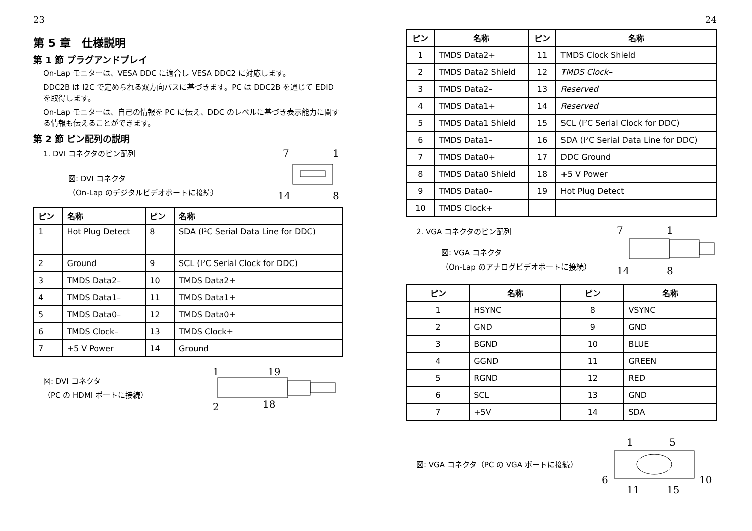23
第 5 章　仕様説明
第 1 節 プラグアンドプレイ
On-Lap モニターは、VESA DDC に適合し VESA DDC2 に対応します。
DDC2B は I2C で定められる双方向バスに基づきます。PC は DDC2B を通じて EDID を取得します。
On-Lap モニターは、自己の情報を PC に伝え、DDC のレベルに基づき表示能力に関する情報も伝えることができます。
第 2 節 ピン配列の説明
1. DVI コネクタのピン配列
図: DVI コネクタ
（On-Lap のデジタルビデオポートに接続）
7
1
14
8
| ピン | 名称 | ピン | 名称 |
| --- | --- | --- | --- |
| 1 | Hot Plug Detect | 8 | SDA (I²C Serial Data Line for DDC) |
| 2 | Ground | 9 | SCL (I²C Serial Clock for DDC) |
| 3 | TMDS Data2– | 10 | TMDS Data2+ |
| 4 | TMDS Data1– | 11 | TMDS Data1+ |
| 5 | TMDS Data0– | 12 | TMDS Data0+ |
| 6 | TMDS Clock– | 13 | TMDS Clock+ |
| 7 | +5 V Power | 14 | Ground |
図: DVI コネクタ
（PC の HDMI ポートに接続）
1
19
2
18
24
| ピン | 名称 | ピン | 名称 |
| --- | --- | --- | --- |
| 1 | TMDS Data2+ | 11 | TMDS Clock Shield |
| 2 | TMDS Data2 Shield | 12 | TMDS Clock– |
| 3 | TMDS Data2– | 13 | Reserved |
| 4 | TMDS Data1+ | 14 | Reserved |
| 5 | TMDS Data1 Shield | 15 | SCL (I²C Serial Clock for DDC) |
| 6 | TMDS Data1– | 16 | SDA (I²C Serial Data Line for DDC) |
| 7 | TMDS Data0+ | 17 | DDC Ground |
| 8 | TMDS Data0 Shield | 18 | +5 V Power |
| 9 | TMDS Data0– | 19 | Hot Plug Detect |
| 10 | TMDS Clock+ | | |
2. VGA コネクタのピン配列
図: VGA コネクタ
（On-Lap のアナログビデオポートに接続）
7
1
14
8
| ピン | 名称 | ピン | 名称 |
| --- | --- | --- | --- |
| 1 | HSYNC | 8 | VSYNC |
| 2 | GND | 9 | GND |
| 3 | BGND | 10 | BLUE |
| 4 | GGND | 11 | GREEN |
| 5 | RGND | 12 | RED |
| 6 | SCL | 13 | GND |
| 7 | +5V | 14 | SDA |
図: VGA コネクタ（PC の VGA ポートに接続）
1
5
6
10
11
15